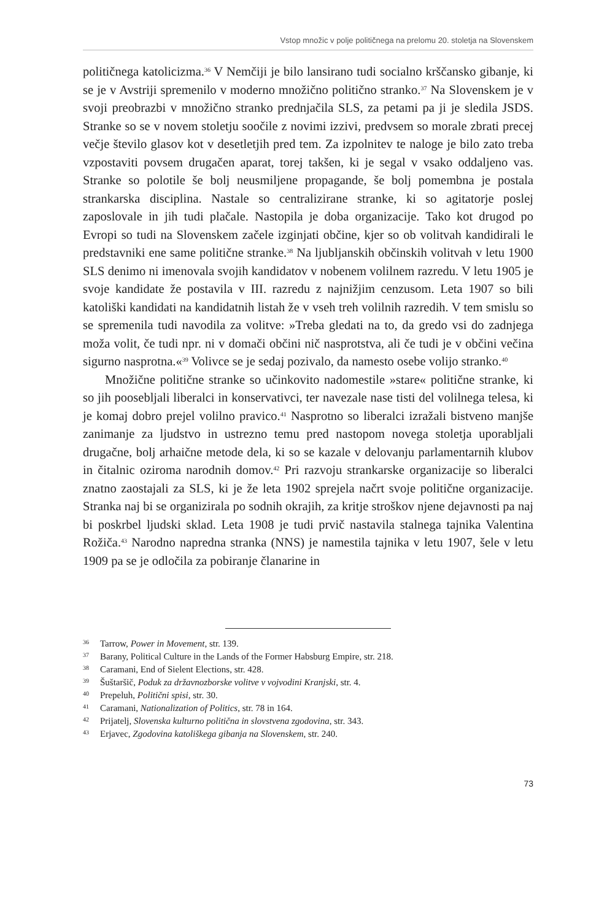Vstop množic v polje političnega na prelomu 20. stoletja na Slovenskem
političnega katolicizma.<sup>36</sup> V Nemčiji je bilo lansirano tudi socialno krščansko gibanje, ki se je v Avstriji spremenilo v moderno množično politično stranko.<sup>37</sup> Na Slovenskem je v svoji preobrazbi v množično stranko prednjačila SLS, za petami pa ji je sledila JSDS. Stranke so se v novem stoletju soočile z novimi izzivi, predvsem so morale zbrati precej večje število glasov kot v desetletjih pred tem. Za izpolnitev te naloge je bilo zato treba vzpostaviti povsem drugačen aparat, torej takšen, ki je segal v vsako oddaljeno vas. Stranke so polotile še bolj neusmiljene propagande, še bolj pomembna je postala strankarska disciplina. Nastale so centralizirane stranke, ki so agitatorje poslej zaposlovale in jih tudi plačale. Nastopila je doba organizacije. Tako kot drugod po Evropi so tudi na Slovenskem začele izginjati občine, kjer so ob volitvah kandidirali le predstavniki ene same politične stranke.<sup>38</sup> Na ljubljanskih občinskih volitvah v letu 1900 SLS denimo ni imenovala svojih kandidatov v nobenem volilnem razredu. V letu 1905 je svoje kandidate že postavila v III. razredu z najnižjim cenzusom. Leta 1907 so bili katoliški kandidati na kandidatnih listah že v vseh treh volilnih razredih. V tem smislu so se spremenila tudi navodila za volitve: »Treba gledati na to, da gredo vsi do zadnjega moža volit, če tudi npr. ni v domači občini nič nasprotstva, ali če tudi je v občini večina sigurno nasprotna.«<sup>39</sup> Volivce se je sedaj pozivalo, da namesto osebe volijo stranko.<sup>40</sup>
Množične politične stranke so učinkovito nadomestile »stare« politične stranke, ki so jih poosebljali liberalci in konservativci, ter navezale nase tisti del volilnega telesa, ki je komaj dobro prejel volilno pravico.<sup>41</sup> Nasprotno so liberalci izražali bistveno manjše zanimanje za ljudstvo in ustrezno temu pred nastopom novega stoletja uporabljali drugačne, bolj arhaične metode dela, ki so se kazale v delovanju parlamentarnih klubov in čitalnic oziroma narodnih domov.<sup>42</sup> Pri razvoju strankarske organizacije so liberalci znatno zaostajali za SLS, ki je že leta 1902 sprejela načrt svoje politične organizacije. Stranka naj bi se organizirala po sodnih okrajih, za kritje stroškov njene dejavnosti pa naj bi poskrbel ljudski sklad. Leta 1908 je tudi prvič nastavila stalnega tajnika Valentina Rožiča.<sup>43</sup> Narodno napredna stranka (NNS) je namestila tajnika v letu 1907, šele v letu 1909 pa se je odločila za pobiranje članarine in
36 Tarrow, Power in Movement, str. 139.
37 Barany, Political Culture in the Lands of the Former Habsburg Empire, str. 218.
38 Caramani, End of Sielent Elections, str. 428.
39 Šuštaršič, Poduk za državnozborske volitve v vojvodini Kranjski, str. 4.
40 Prepeluh, Politični spisi, str. 30.
41 Caramani, Nationalization of Politics, str. 78 in 164.
42 Prijatelj, Slovenska kulturno politična in slovstvena zgodovina, str. 343.
43 Erjavec, Zgodovina katoliškega gibanja na Slovenskem, str. 240.
73